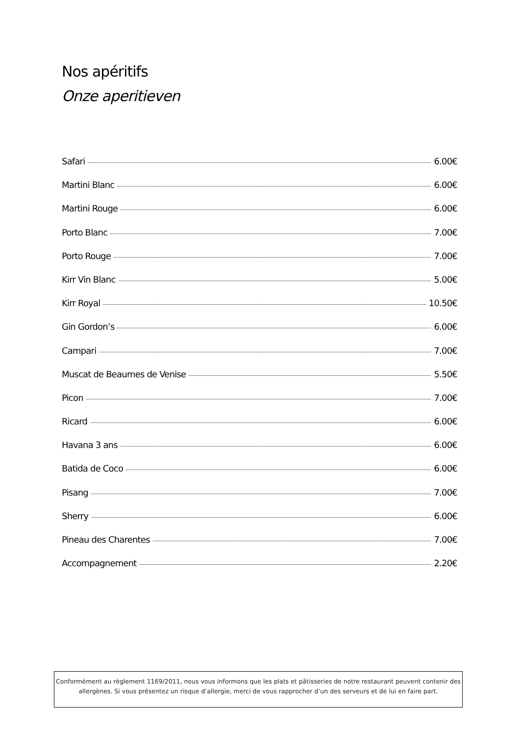Nos apéritifs
Onze aperitieven
Safari 6.00€
Martini Blanc 6.00€
Martini Rouge 6.00€
Porto Blanc 7.00€
Porto Rouge 7.00€
Kirr Vin Blanc 5.00€
Kirr Royal 10.50€
Gin Gordon’s 6.00€
Campari 7.00€
Muscat de Beaumes de Venise 5.50€
Picon 7.00€
Ricard 6.00€
Havana 3 ans 6.00€
Batida de Coco 6.00€
Pisang 7.00€
Sherry 6.00€
Pineau des Charentes 7.00€
Accompagnement 2.20€
Conformément au règlement 1169/2011, nous vous informons que les plats et pâtisseries de notre restaurant peuvent contenir des
allergènes. Si vous présentez un risque d’allergie, merci de vous rapprocher d’un des serveurs et de lui en faire part.